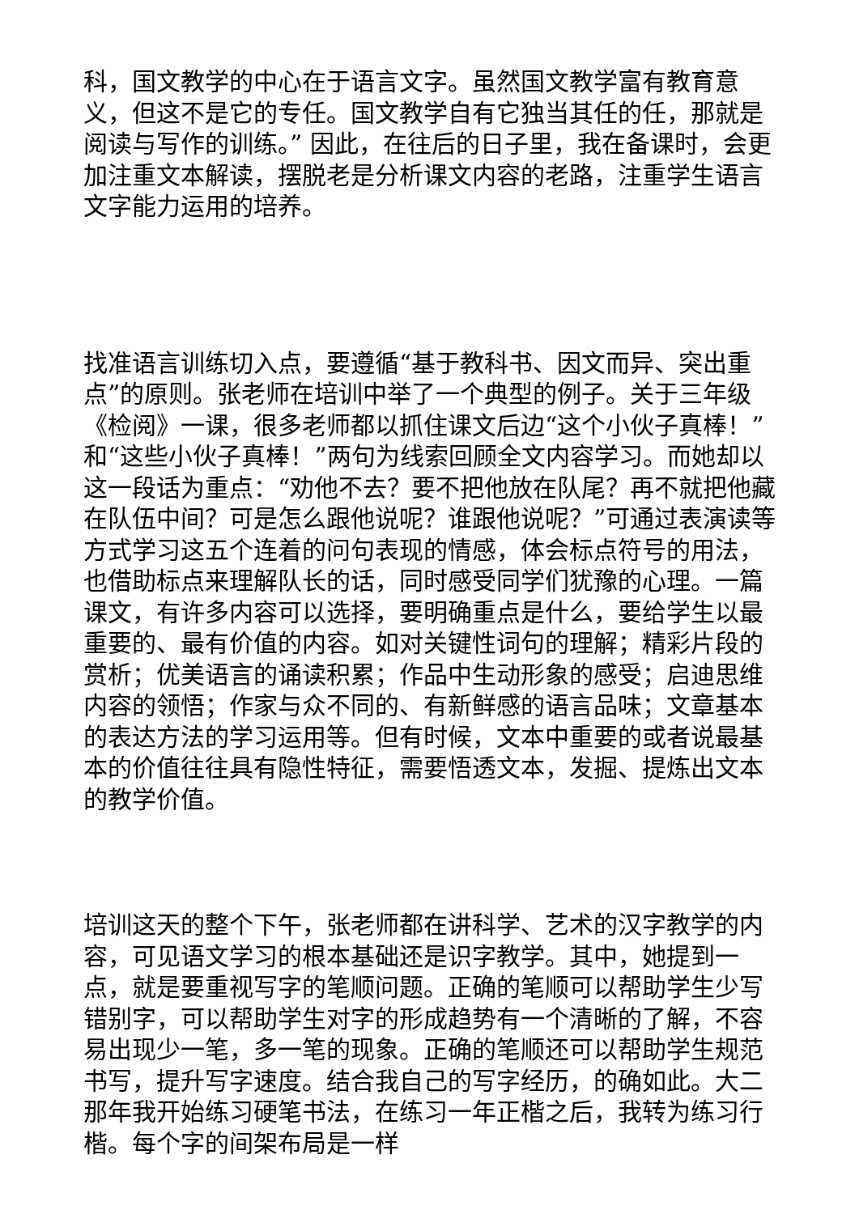科，国文教学的中心在于语言文字。虽然国文教学富有教育意义，但这不是它的专任。国文教学自有它独当其任的任，那就是阅读与写作的训练。” 因此，在往后的日子里，我在备课时，会更加注重文本解读，摆脱老是分析课文内容的老路，注重学生语言文字能力运用的培养。
找准语言训练切入点，要遵循“基于教科书、因文而异、突出重点”的原则。张老师在培训中举了一个典型的例子。关于三年级《检阅》一课，很多老师都以抓住课文后边“这个小伙子真棒！”和“这些小伙子真棒！”两句为线索回顾全文内容学习。而她却以这一段话为重点：“劝他不去？要不把他放在队尾？再不就把他藏在队伍中间？可是怎么跟他说呢？谁跟他说呢？”可通过表演读等方式学习这五个连着的问句表现的情感，体会标点符号的用法，也借助标点来理解队长的话，同时感受同学们犹豫的心理。一篇课文，有许多内容可以选择，要明确重点是什么，要给学生以最重要的、最有价值的内容。如对关键性词句的理解；精彩片段的赏析；优美语言的诵读积累；作品中生动形象的感受；启迪思维内容的领悟；作家与众不同的、有新鲜感的语言品味；文章基本的表达方法的学习运用等。但有时候，文本中重要的或者说最基本的价值往往具有隐性特征，需要悟透文本，发掘、提炼出文本的教学价值。
培训这天的整个下午，张老师都在讲科学、艺术的汉字教学的内容，可见语文学习的根本基础还是识字教学。其中，她提到一点，就是要重视写字的笔顺问题。正确的笔顺可以帮助学生少写错别字，可以帮助学生对字的形成趋势有一个清晰的了解，不容易出现少一笔，多一笔的现象。正确的笔顺还可以帮助学生规范书写，提升写字速度。结合我自己的写字经历，的确如此。大二那年我开始练习硬笔书法，在练习一年正楷之后，我转为练习行楷。每个字的间架布局是一样